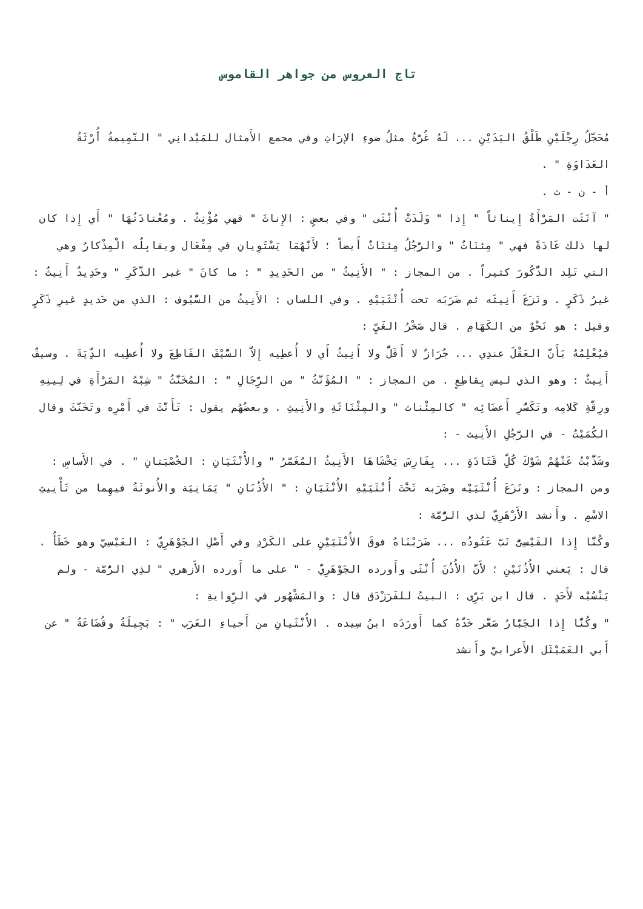تاج العروس من جواهر القاموس
مُحَجَّلُ رِجْلَيْنِ طَلْقُ اليَدَيْنِ ... لَهُ غُرَّةٌ مثلُ ضوءِ الإرَاثِ وفي مجمع الأَمثال للمَيْدانِي " النَّمِيمةُ أُرْثَةُ العَدَاوَةِ " .
أ - ن - ث .
" آنَثَت المَرْأَةُ إِيناثاً " إِذا " وَلَدَتْ أُنْثَى " وفي بعضٍ : الإِناثَ " فهي مُؤْنِثٌ . ومُعْتادَتُهَا " أَي إِذا كان لها ذلك عَادَةً فهي " مِئنَاثٌ " والرَّجُلُ مِئنَاثٌ أَيضاً ؛ لأَنَّهُمَا يَسْتَوِيانِ في مِفْعَال ويقابِلُه الْمِذْكارُ وهي التي تَلِد الذُّكُورَ كثيراً . من المجاز : " الأَنِيثُ " من الحَدِيدِ " : ما كانَ " غير الذَّكَرِ " وحَدِيدٌ أَنِيثٌ : غيرُ ذَكَرٍ . ونَزَعَ أَنِيثَه ثم ضَرَبَه تحت أُنْثَيَيْهِ . وفي اللسان : الأَنِيثُ من السُّيُوف : الذي من حَديدٍ غيرِ ذَكَرٍ وقيل : هو نَحْوٌ من الكَهَامِ . قال صَخْرُ الغَيِّ :
فيُعْلِمُهُ بَأَنَّ العَقْلَ عندِي ... جُرَازٌ لا أَفَلُّ ولا أَنِيثُ أَي لا أُعطِيه إِلاَّ السَّيْفَ القَاطِعَ ولا أُعطِيه الدِّيَةَ . وسيفٌ أَنِيثٌ : وهو الذي ليس بِقاطِعٍ . من المجاز : " المُؤَنَّثُ " من الرِّجَالِ " : المُخَنَّثُ " شِبْهُ المَرْأَةِ في لِينِهِ ورِقَّةِ كَلامِه وتَكَسُّرِ أَعضَائِه " كالمِئْناث " والمِئْنَاثَةِ والأَنِيثِ . وبعضُهُم يقول : تَأَنَّثَ في أَمْرِه وتَخَنَّثَ وقال الكُمَيْتُ - في الرَّجُلِ الأَنِيث - :
وشَذَّبْتُ عَنْهُمْ شَوْكَ كُلِّ قَتَادَةٍ ... بِفَارِسَ يَخْشَاهَا الأَنِيثُ المُغَمَّرُ " والأُنْثَيَانِ : الخُصْيَتانِ " . في الأَساسِ : ومن المجاز : ونَزَعَ أُنْثَيَيْه وضَرَبه تَحْتَ أُنْثَيَيْهِ الأُنْثَيَانِ : " الأُذُنَانِ " يَمَانِيَة والأُنوثَةُ فيهِما من تَأْنِيثِ الاسْمِ . وأَنشد الأَزْهَرِيّ لذي الرُّمَّة :
وكُنَّا إِذا القَيْسِىُّ نَبَّ عَتُودُه ... ضَرَبْنَاهُ فوقَ الأُنْثَيَيْنِ على الكَرْدِ وفي أَصْلِ الجَوْهَرِيّ : العَبْسِيّ وهو خَطَأُ . قال : يَعني الأُذُنَيْنِ ؛ لأَنَّ الأُذُنَ أُنْثَى وأَورده الجَوْهَرِيّ - " على ما أَورده الأَزهري " لذِي الرُّمَّة - ولم يَنْسُبْه لأَحَدٍ . قال ابن بَرِّى : البيتُ للفَرَزْدَق قال : والمَشْهُور في الرِّوايةِ :
" وكُنَّا إِذا الجَبَّارُ صَعَّر خَدَّهُ كما أَورَدَه ابنُ سِيده . الأُنْثَيانِ من أَحياءِ العَرَب " : بَجِيلَةُ وقُضَاعَةُ " عن أَبي العَمَيْثَل الأَعرابيّ وأَنشد